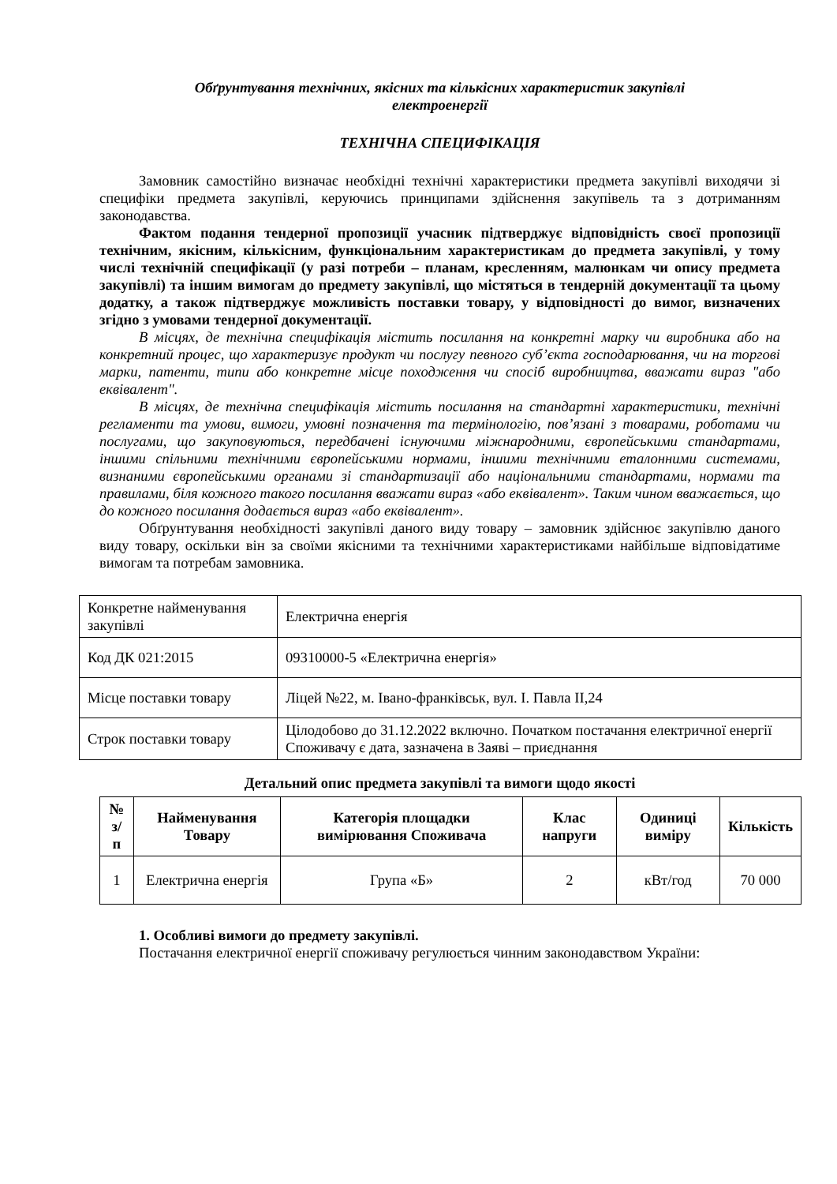Обґрунтування технічних, якісних та кількісних характеристик закупівлі
електроенергії
ТЕХНІЧНА СПЕЦИФІКАЦІЯ
Замовник самостійно визначає необхідні технічні характеристики предмета закупівлі виходячи зі специфіки предмета закупівлі, керуючись принципами здійснення закупівель та з дотриманням законодавства.
Фактом подання тендерної пропозиції учасник підтверджує відповідність своєї пропозиції технічним, якісним, кількісним, функціональним характеристикам до предмета закупівлі, у тому числі технічній специфікації (у разі потреби – планам, кресленням, малюнкам чи опису предмета закупівлі) та іншим вимогам до предмету закупівлі, що містяться в тендерній документації та цьому додатку, а також підтверджує можливість поставки товару, у відповідності до вимог, визначених згідно з умовами тендерної документації.
В місцях, де технічна специфікація містить посилання на конкретні марку чи виробника або на конкретний процес, що характеризує продукт чи послугу певного суб’єкта господарювання, чи на торгові марки, патенти, типи або конкретне місце походження чи спосіб виробництва, вважати вираз "або еквівалент".
В місцях, де технічна специфікація містить посилання на стандартні характеристики, технічні регламенти та умови, вимоги, умовні позначення та термінологію, пов’язані з товарами, роботами чи послугами, що закуповуються, передбачені існуючими міжнародними, європейськими стандартами, іншими спільними технічними європейськими нормами, іншими технічними еталонними системами, визнаними європейськими органами зі стандартизації або національними стандартами, нормами та правилами, біля кожного такого посилання вважати вираз «або еквівалент». Таким чином вважається, що до кожного посилання додається вираз «або еквівалент».
Обґрунтування необхідності закупівлі даного виду товару – замовник здійснює закупівлю даного виду товару, оскільки він за своїми якісними та технічними характеристиками найбільше відповідатиме вимогам та потребам замовника.
| Конкретне найменування закупівлі | Електрична енергія |
| Код ДК 021:2015 | 09310000-5 «Електрична енергія» |
| Місце поставки товару | Ліцей №22, м. Івано-франківськ, вул. І. Павла ІІ,24 |
| Строк поставки товару | Цілодобово до 31.12.2022 включно. Початком постачання електричної енергії Споживачу є дата, зазначена в Заяві – приєднання |
Детальний опис предмета закупівлі та вимоги щодо якості
| № з/п | Найменування Товару | Категорія площадки вимірювання Споживача | Клас напруги | Одиниці виміру | Кількість |
| --- | --- | --- | --- | --- | --- |
| 1 | Електрична енергія | Група «Б» | 2 | кВт/год | 70 000 |
1. Особливі вимоги до предмету закупівлі.
Постачання електричної енергії споживачу регулюється чинним законодавством України: